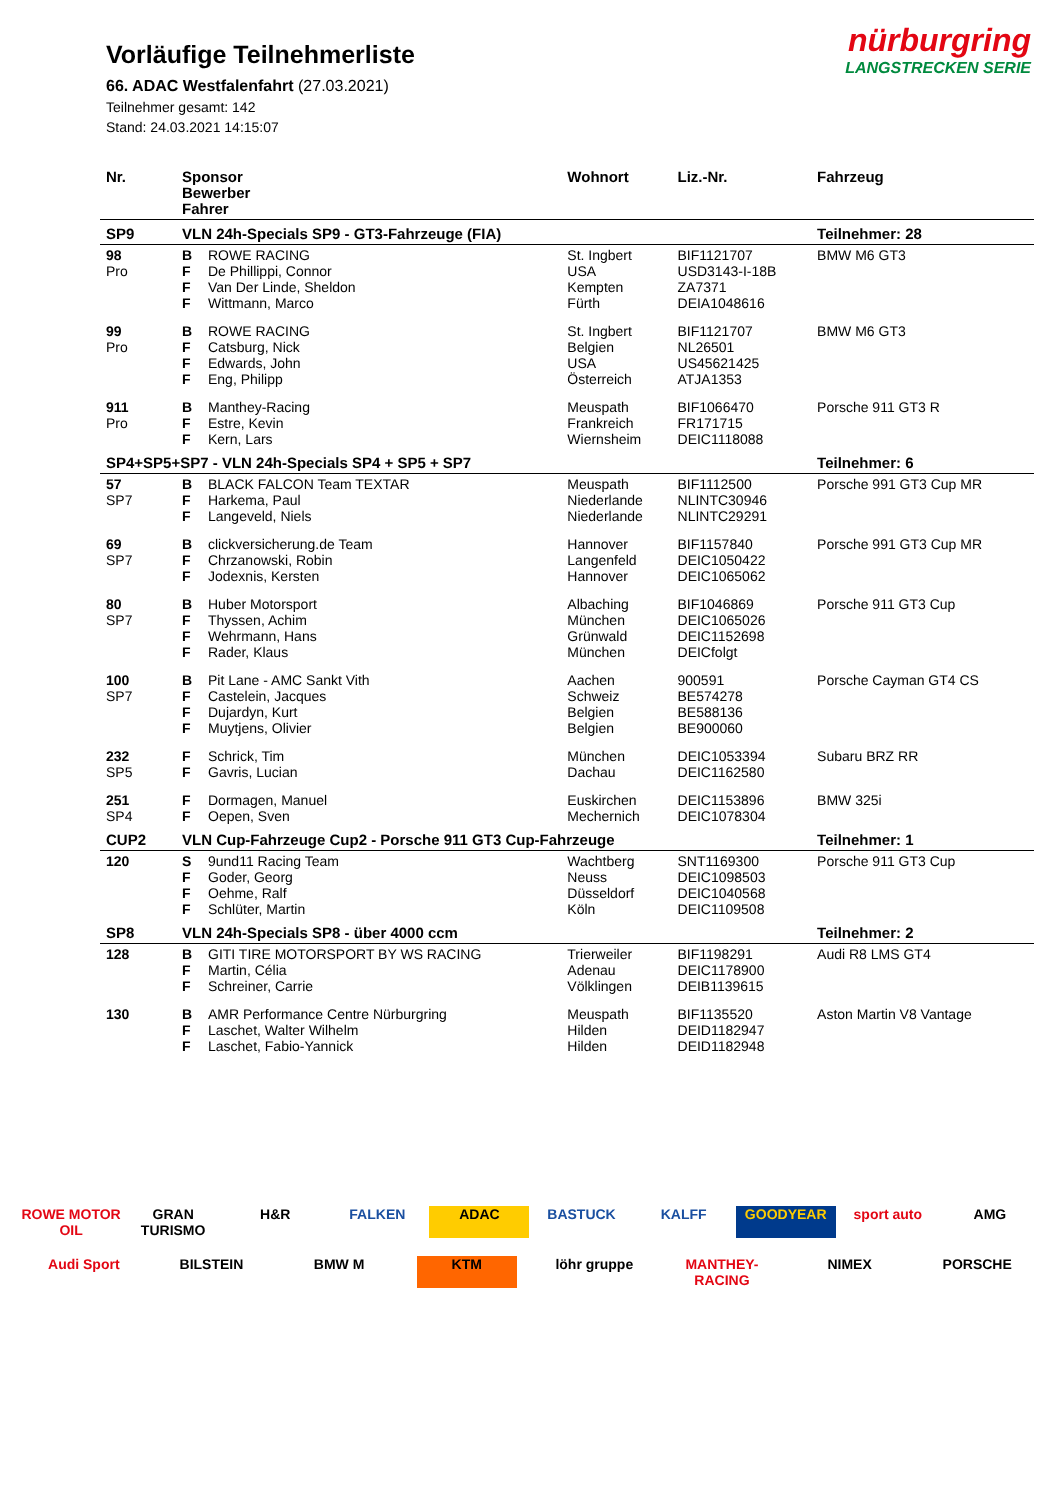nürburgring
LANGSTRECKEN SERIE
Vorläufige Teilnehmerliste
66. ADAC Westfalenfahrt (27.03.2021)
Teilnehmer gesamt: 142
Stand: 24.03.2021 14:15:07
| Nr. | Sponsor Bewerber Fahrer | | Wohnort | Liz.-Nr. | Fahrzeug |
| --- | --- | --- | --- | --- | --- |
| SP9 | VLN 24h-Specials SP9 - GT3-Fahrzeuge (FIA) | | | | Teilnehmer: 28 |
| 98 Pro | B F F F | ROWE RACING De Phillippi, Connor Van Der Linde, Sheldon Wittmann, Marco | St. Ingbert USA Kempten Fürth | BIF1121707 USD3143-I-18B ZA7371 DEIA1048616 | BMW M6 GT3 |
| 99 Pro | B F F F | ROWE RACING Catsburg, Nick Edwards, John Eng, Philipp | St. Ingbert Belgien USA Österreich | BIF1121707 NL26501 US45621425 ATJA1353 | BMW M6 GT3 |
| 911 Pro | B F F | Manthey-Racing Estre, Kevin Kern, Lars | Meuspath Frankreich Wiernsheim | BIF1066470 FR171715 DEIC1118088 | Porsche 911 GT3 R |
| SP4+SP5+SP7 - VLN 24h-Specials SP4 + SP5 + SP7 | | | | | Teilnehmer: 6 |
| 57 SP7 | B F F | BLACK FALCON Team TEXTAR Harkema, Paul Langeveld, Niels | Meuspath Niederlande Niederlande | BIF1112500 NLINTC30946 NLINTC29291 | Porsche 991 GT3 Cup MR |
| 69 SP7 | B F F | clickversicherung.de Team Chrzanowski, Robin Jodexnis, Kersten | Hannover Langenfeld Hannover | BIF1157840 DEIC1050422 DEIC1065062 | Porsche 991 GT3 Cup MR |
| 80 SP7 | B F F F | Huber Motorsport Thyssen, Achim Wehrmann, Hans Rader, Klaus | Albaching München Grünwald München | BIF1046869 DEIC1065026 DEIC1152698 DEICfolgt | Porsche 911 GT3 Cup |
| 100 SP7 | B F F F | Pit Lane - AMC Sankt Vith Castelein, Jacques Dujardyn, Kurt Muytjens, Olivier | Aachen Schweiz Belgien Belgien | 900591 BE574278 BE588136 BE900060 | Porsche Cayman GT4 CS |
| 232 SP5 | F F | Schrick, Tim Gavris, Lucian | München Dachau | DEIC1053394 DEIC1162580 | Subaru BRZ RR |
| 251 SP4 | F F | Dormagen, Manuel Oepen, Sven | Euskirchen Mechernich | DEIC1153896 DEIC1078304 | BMW 325i |
| CUP2 | VLN Cup-Fahrzeuge Cup2 - Porsche 911 GT3 Cup-Fahrzeuge | | | | Teilnehmer: 1 |
| 120 | S F F F | 9und11 Racing Team Goder, Georg Oehme, Ralf Schlüter, Martin | Wachtberg Neuss Düsseldorf Köln | SNT1169300 DEIC1098503 DEIC1040568 DEIC1109508 | Porsche 911 GT3 Cup |
| SP8 | VLN 24h-Specials SP8 - über 4000 ccm | | | | Teilnehmer: 2 |
| 128 | B F F | GITI TIRE MOTORSPORT BY WS RACING Martin, Célia Schreiner, Carrie | Trierweiler Adenau Völklingen | BIF1198291 DEIC1178900 DEIB1139615 | Audi R8 LMS GT4 |
| 130 | B F F | AMR Performance Centre Nürburgring Laschet, Walter Wilhelm Laschet, Fabio-Yannick | Meuspath Hilden Hilden | BIF1135520 DEID1182947 DEID1182948 | Aston Martin V8 Vantage |
ROWE MOTOR OIL
GRAN TURISMO
H&R
FALKEN
ADAC
BASTUCK
KALFF
GOODYEAR
sport auto
AMG
Audi Sport
BILSTEIN
BMW M
KTM
löhr gruppe
MANTHEY-RACING
NIMEX
PORSCHE